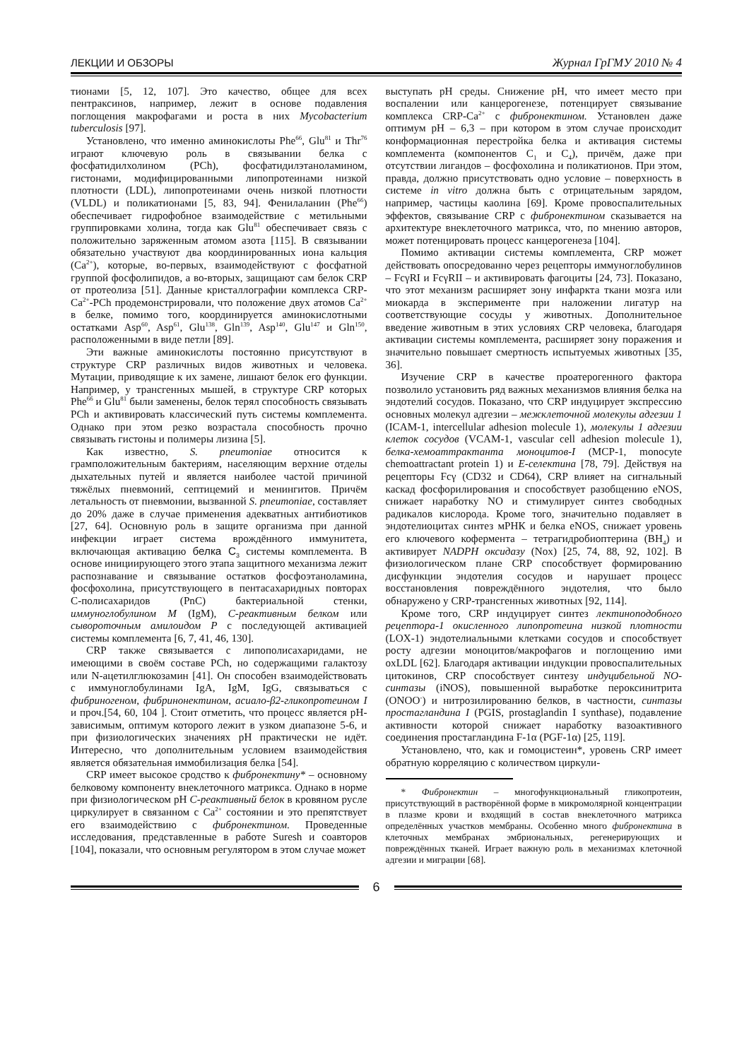ЛЕКЦИИ И ОБЗОРЫ Журнал ГрГМУ 2010 № 4
тионами [5, 12, 107]. Это качество, общее для всех пентраксинов, например, лежит в основе подавления поглощения макрофагами и роста в них Mycobacterium tuberculosis [97].
Установлено, что именно аминокислоты Phe<sup>66</sup>, Glu<sup>81</sup> и Thr<sup>76</sup> играют ключевую роль в связывании белка с фосфатидилхолином (PCh), фосфатидилэтаноламином, гистонами, модифицированными липопротеинами низкой плотности (LDL), липопротеинами очень низкой плотности (VLDL) и поликатионами [5, 83, 94]. Фенилаланин (Phe<sup>66</sup>) обеспечивает гидрофобное взаимодействие с метильными группировками холина, тогда как Glu<sup>81</sup> обеспечивает связь с положительно заряженным атомом азота [115]. В связывании обязательно участвуют два координированных иона кальция (Ca<sup>2+</sup>), которые, во-первых, взаимодействуют с фосфатной группой фосфолипидов, а во-вторых, защищают сам белок CRP от протеолиза [51]. Данные кристаллографии комплекса CRP-Ca<sup>2+</sup>-PCh продемонстрировали, что положение двух атомов Ca<sup>2+</sup> в белке, помимо того, координируется аминокислотными остатками Asp<sup>60</sup>, Asp<sup>61</sup>, Glu<sup>138</sup>, Gln<sup>139</sup>, Asp<sup>140</sup>, Glu<sup>147</sup> и Gln<sup>150</sup>, расположенными в виде петли [89].
Эти важные аминокислоты постоянно присутствуют в структуре CRP различных видов животных и человека. Мутации, приводящие к их замене, лишают белок его функции. Например, у трансгенных мышей, в структуре CRP которых Phe<sup>66</sup> и Glu<sup>81</sup> были заменены, белок терял способность связывать PCh и активировать классический путь системы комплемента. Однако при этом резко возрастала способность прочно связывать гистоны и полимеры лизина [5].
Как известно, S. pneumoniae относится к грамположительным бактериям, населяющим верхние отделы дыхательных путей и является наиболее частой причиной тяжёлых пневмоний, септицемий и менингитов. Причём летальность от пневмонии, вызванной S. pneumoniae, составляет до 20% даже в случае применения адекватных антибиотиков [27, 64]. Основную роль в защите организма при данной инфекции играет система врождённого иммунитета, включающая активацию белка C<sub>3</sub> системы комплемента. В основе инициирующего этого этапа защитного механизма лежит распознавание и связывание остатков фосфоэтаноламина, фосфохолина, присутствующего в пентасахаридных повторах C-полисахаридов (PnC) бактериальной стенки, иммуноглобулином M (IgM), C-реактивным белком или сывороточным амилоидом P с последующей активацией системы комплемента [6, 7, 41, 46, 130].
CRP также связывается с липополисахаридами, не имеющими в своём составе PCh, но содержащими галактозу или N-ацетилглюкозамин [41]. Он способен взаимодействовать с иммуноглобулинами IgA, IgM, IgG, связываться с фибриногеном, фибринонектином, асиало-β2-гликопротеином I и проч.[54, 60, 104 ]. Стоит отметить, что процесс является pH-зависимым, оптимум которого лежит в узком диапазоне 5-6, и при физиологических значениях pH практически не идёт. Интересно, что дополнительным условием взаимодействия является обязательная иммобилизация белка [54].
CRP имеет высокое сродство к фибронектину* – основному белковому компоненту внеклеточного матрикса. Однако в норме при физиологическом pH C-реактивный белок в кровяном русле циркулирует в связанном с Ca<sup>2+</sup> состоянии и это препятствует его взаимодействию с фибронектином. Проведенные исследования, представленные в работе Suresh и соавторов [104], показали, что основным регулятором в этом случае может
выступать pH среды. Снижение pH, что имеет место при воспалении или канцерогенезе, потенцирует связывание комплекса CRP-Ca<sup>2+</sup> с фибронектином. Установлен даже оптимум pH – 6,3 – при котором в этом случае происходит конформационная перестройка белка и активация системы комплемента (компонентов C<sub>1</sub> и C<sub>4</sub>), причём, даже при отсутствии лигандов – фосфохолина и поликатионов. При этом, правда, должно присутствовать одно условие – поверхность в системе in vitro должна быть с отрицательным зарядом, например, частицы каолина [69]. Кроме провоспалительных эффектов, связывание CRP с фибронектином сказывается на архитектуре внеклеточного матрикса, что, по мнению авторов, может потенцировать процесс канцерогенеза [104].
Помимо активации системы комплемента, CRP может действовать опосредованно через рецепторы иммуноглобулинов – FcγRI и FcγRII – и активировать фагоциты [24, 73]. Показано, что этот механизм расширяет зону инфаркта ткани мозга или миокарда в эксперименте при наложении лигатур на соответствующие сосуды у животных. Дополнительное введение животным в этих условиях CRP человека, благодаря активации системы комплемента, расширяет зону поражения и значительно повышает смертность испытуемых животных [35, 36].
Изучение CRP в качестве проатерогенного фактора позволило установить ряд важных механизмов влияния белка на эндотелий сосудов. Показано, что CRP индуцирует экспрессию основных молекул адгезии – межклеточной молекулы адгезии 1 (ICAM-1, intercellular adhesion molecule 1), молекулы 1 адгезии клеток сосудов (VCAM-1, vascular cell adhesion molecule 1), белка-хемоаттрактанта моноцитов-I (MCP-1, monocyte chemoattractant protein 1) и E-селектина [78, 79]. Действуя на рецепторы Fcγ (CD32 и CD64), CRP влияет на сигнальный каскад фосфорилирования и способствует разобщению eNOS, снижает наработку NO и стимулирует синтез свободных радикалов кислорода. Кроме того, значительно подавляет в эндотелиоцитах синтез мРНК и белка eNOS, снижает уровень его ключевого кофермента – тетрагидробиоптерина (BH<sub>4</sub>) и активирует NADPH оксидазу (Nox) [25, 74, 88, 92, 102]. В физиологическом плане CRP способствует формированию дисфункции эндотелия сосудов и нарушает процесс восстановления повреждённого эндотелия, что было обнаружено у CRP-трансгенных животных [92, 114].
Кроме того, CRP индуцирует синтез лектиноподобного рецептора-1 окисленного липопротеина низкой плотности (LOX-1) эндотелиальными клетками сосудов и способствует росту адгезии моноцитов/макрофагов и поглощению ими oxLDL [62]. Благодаря активации индукции провоспалительных цитокинов, CRP способствует синтезу индуцибельной NO-синтазы (iNOS), повышенной выработке пероксинитрита (ONOO<sup>-</sup>) и нитрозилированию белков, в частности, синтазы простагландина I (PGIS, prostaglandin I synthase), подавление активности которой снижает наработку вазоактивного соединения простагландина F-1α (PGF-1α) [25, 119].
Установлено, что, как и гомоцистеин*, уровень CRP имеет обратную корреляцию с количеством циркули-
* Фибронектин – многофункциональный гликопротеин, присутствующий в растворённой форме в микромолярной концентрации в плазме крови и входящий в состав внеклеточного матрикса определённых участков мембраны. Особенно много фибронектина в клеточных мембранах эмбриональных, регенерирующих и повреждённых тканей. Играет важную роль в механизмах клеточной адгезии и миграции [68].
6